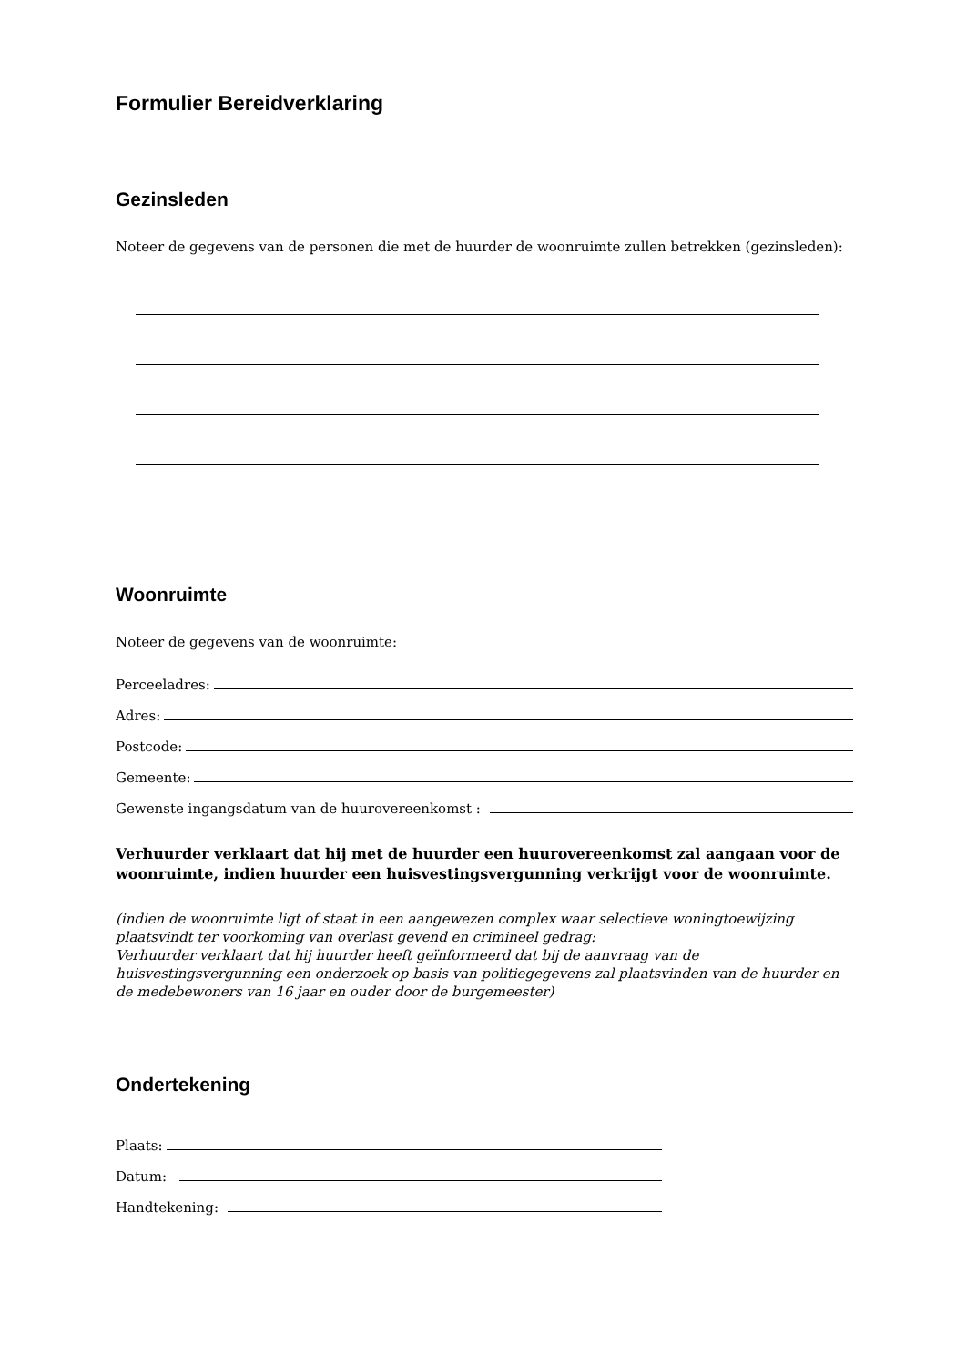Formulier Bereidverklaring
Gezinsleden
Noteer de gegevens van de personen die met de huurder de woonruimte zullen betrekken (gezinsleden):
Woonruimte
Noteer de gegevens van de woonruimte:
Perceeladres:
Adres:
Postcode:
Gemeente:
Gewenste ingangsdatum van de huurovereenkomst :
Verhuurder verklaart dat hij met de huurder een huurovereenkomst zal aangaan voor de woonruimte, indien huurder een huisvestingsvergunning verkrijgt voor de woonruimte.
(indien de woonruimte ligt of staat in een aangewezen complex waar selectieve woningtoewijzing plaatsvindt ter voorkoming van overlast gevend en crimineel gedrag:
Verhuurder verklaart dat hij huurder heeft geïnformeerd dat bij de aanvraag van de huisvestingsvergunning een onderzoek op basis van politiegegevens zal plaatsvinden van de huurder en de medebewoners van 16 jaar en ouder door de burgemeester)
Ondertekening
Plaats:
Datum:
Handtekening: